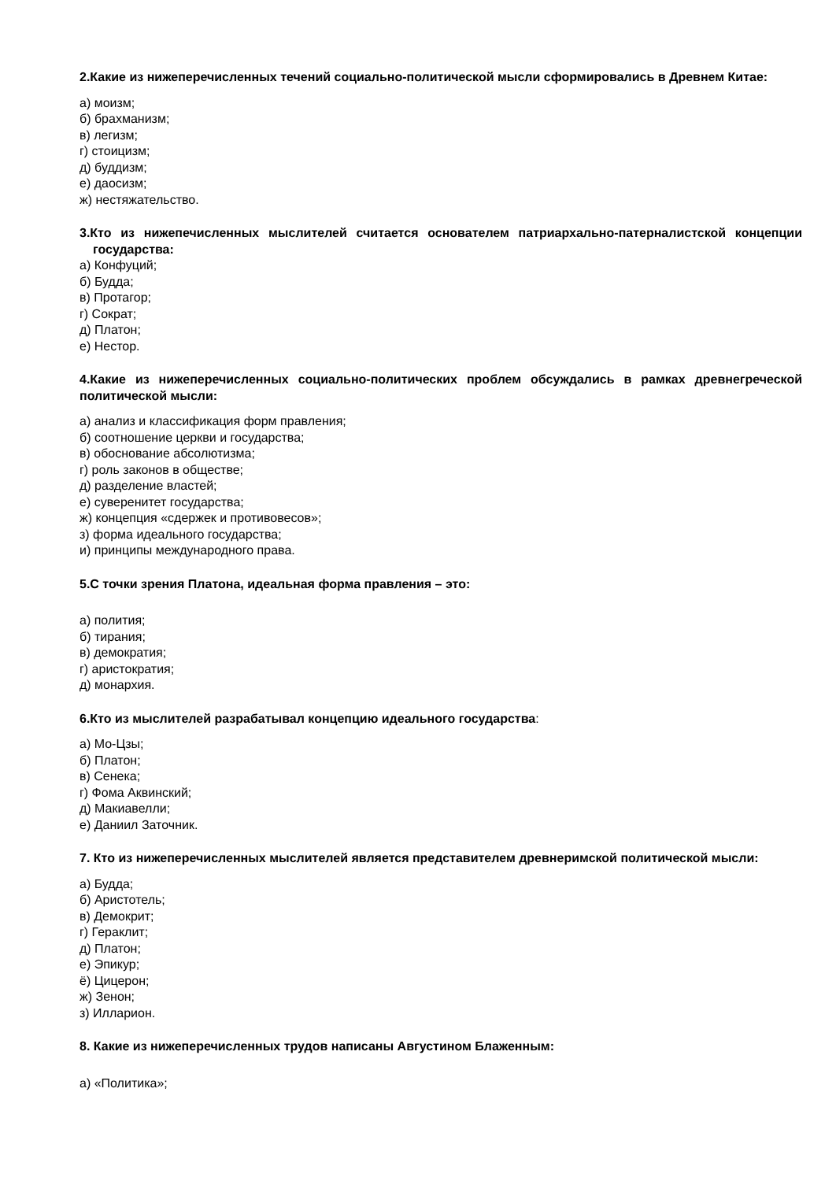2.Какие из нижеперечисленных течений социально-политической мысли сформировались в Древнем Китае:
а) моизм;
б) брахманизм;
в) легизм;
г) стоицизм;
д) буддизм;
е) даосизм;
ж) нестяжательство.
3.Кто из нижепечисленных мыслителей считается основателем патриархально-патерналистской концепции государства:
а) Конфуций;
б) Будда;
в) Протагор;
г) Сократ;
д) Платон;
е) Нестор.
4.Какие из нижеперечисленных социально-политических проблем обсуждались в рамках древнегреческой политической мысли:
а) анализ и классификация форм правления;
б) соотношение церкви и государства;
в) обоснование абсолютизма;
г) роль законов в обществе;
д) разделение властей;
е) суверенитет государства;
ж) концепция «сдержек и противовесов»;
з) форма идеального государства;
и) принципы международного права.
5.С точки зрения Платона, идеальная форма правления – это:
а) полития;
б) тирания;
в) демократия;
г) аристократия;
д) монархия.
6.Кто из мыслителей разрабатывал концепцию идеального государства:
а) Мо-Цзы;
б) Платон;
в) Сенека;
г) Фома Аквинский;
д) Макиавелли;
е) Даниил Заточник.
7. Кто из нижеперечисленных мыслителей является представителем древнеримской политической мысли:
а) Будда;
б) Аристотель;
в) Демокрит;
г) Гераклит;
д) Платон;
е) Эпикур;
ё) Цицерон;
ж) Зенон;
з) Илларион.
8. Какие из нижеперечисленных трудов написаны Августином Блаженным:
а) «Политика»;